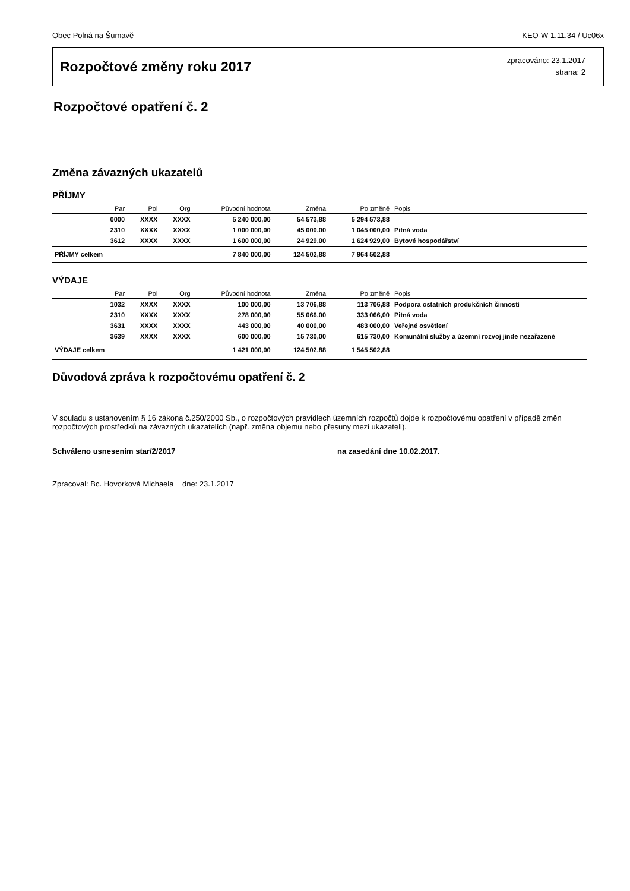Obec Polná na Šumavě KEO-W 1.11.34 / Uc06x
Rozpočtové změny roku 2017
zpracováno: 23.1.2017
strana: 2
Rozpočtové opatření č. 2
Změna závazných ukazatelů
PŘÍJMY
| | Par | Pol | Org | Původní hodnota | Změna | Po změně | Popis |
| --- | --- | --- | --- | --- | --- | --- | --- |
| | 0000 | XXXX | XXXX | 5 240 000,00 | 54 573,88 | 5 294 573,88 | |
| | 2310 | XXXX | XXXX | 1 000 000,00 | 45 000,00 | 1 045 000,00 | Pitná voda |
| | 3612 | XXXX | XXXX | 1 600 000,00 | 24 929,00 | 1 624 929,00 | Bytové hospodářství |
| PŘÍJMY celkem | | | | 7 840 000,00 | 124 502,88 | 7 964 502,88 | |
VÝDAJE
| | Par | Pol | Org | Původní hodnota | Změna | Po změně | Popis |
| --- | --- | --- | --- | --- | --- | --- | --- |
| | 1032 | XXXX | XXXX | 100 000,00 | 13 706,88 | 113 706,88 | Podpora ostatních produkčních činností |
| | 2310 | XXXX | XXXX | 278 000,00 | 55 066,00 | 333 066,00 | Pitná voda |
| | 3631 | XXXX | XXXX | 443 000,00 | 40 000,00 | 483 000,00 | Veřejné osvětlení |
| | 3639 | XXXX | XXXX | 600 000,00 | 15 730,00 | 615 730,00 | Komunální služby a územní rozvoj jinde nezařazené |
| VÝDAJE celkem | | | | 1 421 000,00 | 124 502,88 | 1 545 502,88 | |
Důvodová zpráva k rozpočtovému opatření č. 2
V souladu s ustanovením § 16 zákona č.250/2000 Sb., o rozpočtových pravidlech územních rozpočtů dojde k rozpočtovému opatření v případě změn rozpočtových prostředků na závazných ukazatelích (např. změna objemu nebo přesuny mezi ukazateli).
Schváleno usnesením star/2/2017 na zasedání dne 10.02.2017.
Zpracoval: Bc. Hovorková Michaela dne: 23.1.2017